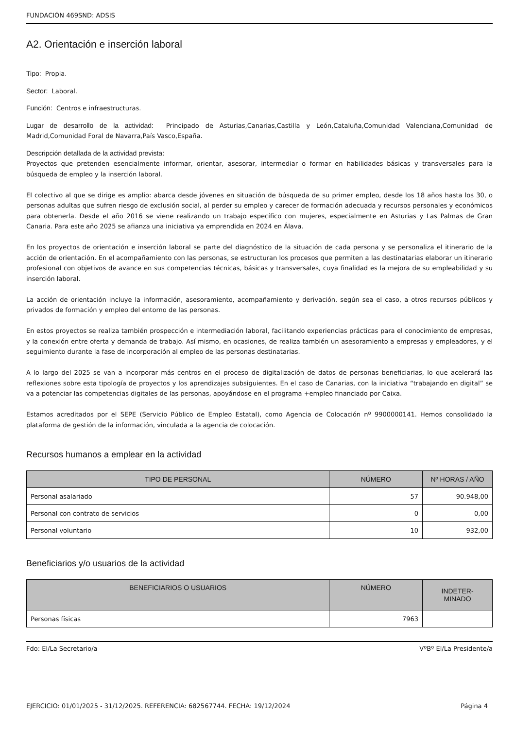FUNDACIÓN 469SND: ADSIS
A2. Orientación e inserción laboral
Tipo: Propia.
Sector: Laboral.
Función: Centros e infraestructuras.
Lugar de desarrollo de la actividad: Principado de Asturias,Canarias,Castilla y León,Cataluña,Comunidad Valenciana,Comunidad de Madrid,Comunidad Foral de Navarra,País Vasco,España.
Descripción detallada de la actividad prevista:
Proyectos que pretenden esencialmente informar, orientar, asesorar, intermediar o formar en habilidades básicas y transversales para la búsqueda de empleo y la inserción laboral.
El colectivo al que se dirige es amplio: abarca desde jóvenes en situación de búsqueda de su primer empleo, desde los 18 años hasta los 30, o personas adultas que sufren riesgo de exclusión social, al perder su empleo y carecer de formación adecuada y recursos personales y económicos para obtenerla. Desde el año 2016 se viene realizando un trabajo específico con mujeres, especialmente en Asturias y Las Palmas de Gran Canaria. Para este año 2025 se afianza una iniciativa ya emprendida en 2024 en Álava.
En los proyectos de orientación e inserción laboral se parte del diagnóstico de la situación de cada persona y se personaliza el itinerario de la acción de orientación. En el acompañamiento con las personas, se estructuran los procesos que permiten a las destinatarias elaborar un itinerario profesional con objetivos de avance en sus competencias técnicas, básicas y transversales, cuya finalidad es la mejora de su empleabilidad y su inserción laboral.
La acción de orientación incluye la información, asesoramiento, acompañamiento y derivación, según sea el caso, a otros recursos públicos y privados de formación y empleo del entorno de las personas.
En estos proyectos se realiza también prospección e intermediación laboral, facilitando experiencias prácticas para el conocimiento de empresas, y la conexión entre oferta y demanda de trabajo. Así mismo, en ocasiones, de realiza también un asesoramiento a empresas y empleadores, y el seguimiento durante la fase de incorporación al empleo de las personas destinatarias.
A lo largo del 2025 se van a incorporar más centros en el proceso de digitalización de datos de personas beneficiarias, lo que acelerará las reflexiones sobre esta tipología de proyectos y los aprendizajes subsiguientes. En el caso de Canarias, con la iniciativa “trabajando en digital” se va a potenciar las competencias digitales de las personas, apoyándose en el programa +empleo financiado por Caixa.
Estamos acreditados por el SEPE (Servicio Público de Empleo Estatal), como Agencia de Colocación nº 9900000141. Hemos consolidado la plataforma de gestión de la información, vinculada a la agencia de colocación.
Recursos humanos a emplear en la actividad
| TIPO DE PERSONAL | NÚMERO | Nº HORAS / AÑO |
| --- | --- | --- |
| Personal asalariado | 57 | 90.948,00 |
| Personal con contrato de servicios | 0 | 0,00 |
| Personal voluntario | 10 | 932,00 |
Beneficiarios y/o usuarios de la actividad
| BENEFICIARIOS O USUARIOS | NÚMERO | INDETER- MINADO |
| --- | --- | --- |
| Personas físicas | 7963 | |
Fdo: El/La Secretario/a VºBº El/La Presidente/a
EJERCICIO: 01/01/2025 - 31/12/2025. REFERENCIA: 682567744. FECHA: 19/12/2024 Página 4